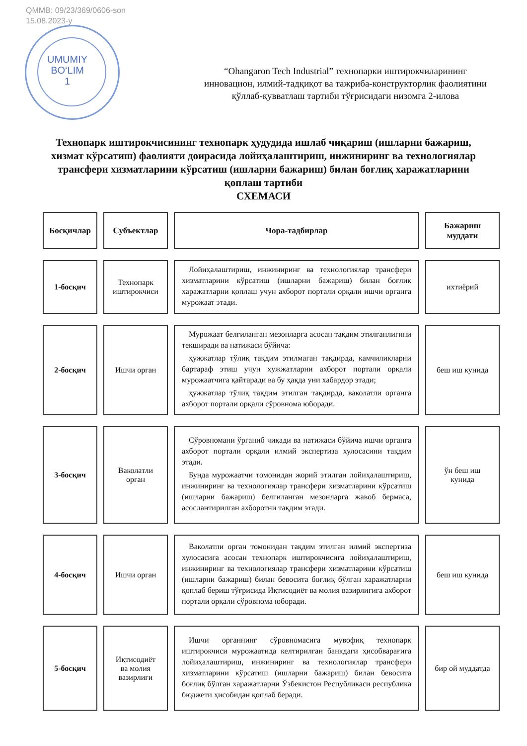QMMB: 09/23/369/0606-son
15.08.2023-y
UMUMIY
BO‘LIM
1
“Ohangaron Tech Industrial” технопарки иштирокчиларининг инновацион, илмий-тадқиқот ва тажриба-конструкторлик фаолиятини қўллаб-қувватлаш тартиби тўғрисидаги низомга 2-илова
Технопарк иштирокчисининг технопарк ҳудудида ишлаб чиқариш (ишларни бажариш, хизмат кўрсатиш) фаолияти доирасида лойиҳалаштириш, инжиниринг ва технологиялар трансфери хизматларини кўрсатиш (ишларни бажариш) билан боғлиқ харажатларини қоплаш тартиби
СХЕМАСИ
| Босқичлар | Субъектлар | Чора-тадбирлар | Бажариш муддати |
| --- | --- | --- | --- |
| 1-босқич | Технопарк иштирокчиси | Лойиҳалаштириш, инжиниринг ва технологиялар трансфери хизматларини кўрсатиш (ишларни бажариш) билан боғлиқ харажатларни қоплаш учун ахборот портали орқали ишчи органга мурожаат этади. | ихтиёрий |
| 2-босқич | Ишчи орган | Мурожаат белгиланган мезонларга асосан тақдим этилганлигини текширади ва натижаси бўйича: ҳужжатлар тўлиқ тақдим этилмаган тақдирда, камчиликларни бартараф этиш учун ҳужжатларни ахборот портали орқали мурожаатчига қайтаради ва бу ҳақда уни хабардор этади; ҳужжатлар тўлиқ тақдим этилган тақдирда, ваколатли органга ахборот портали орқали сўровнома юборади. | беш иш кунида |
| 3-босқич | Ваколатли орган | Сўровномани ўрганиб чиқади ва натижаси бўйича ишчи органга ахборот портали орқали илмий экспертиза хулосасини тақдим этади. Бунда мурожаатчи томонидан жорий этилган лойиҳалаштириш, инжиниринг ва технологиялар трансфери хизматларини кўрсатиш (ишларни бажариш) белгиланган мезонларга жавоб бермаса, асослантирилган ахборотни тақдим этади. | ўн беш иш кунида |
| 4-босқич | Ишчи орган | Ваколатли орган томонидан тақдим этилган илмий экспертиза хулосасига асосан технопарк иштирокчисига лойиҳалаштириш, инжиниринг ва технологиялар трансфери хизматларини кўрсатиш (ишларни бажариш) билан бевосита боғлиқ бўлган харажатларни қоплаб бериш тўғрисида Иқтисодиёт ва молия вазирлигига ахборот портали орқали сўровнома юборади. | беш иш кунида |
| 5-босқич | Иқтисодиёт ва молия вазирлиги | Ишчи органнинг сўровномасига мувофиқ технопарк иштирокчиси мурожаатида келтирилган банкдаги ҳисобварағига лойиҳалаштириш, инжиниринг ва технологиялар трансфери хизматларини кўрсатиш (ишларни бажариш) билан бевосита боғлиқ бўлган харажатларни Ўзбекистон Республикаси республика бюджети ҳисобидан қоплаб беради. | бир ой муддатда |